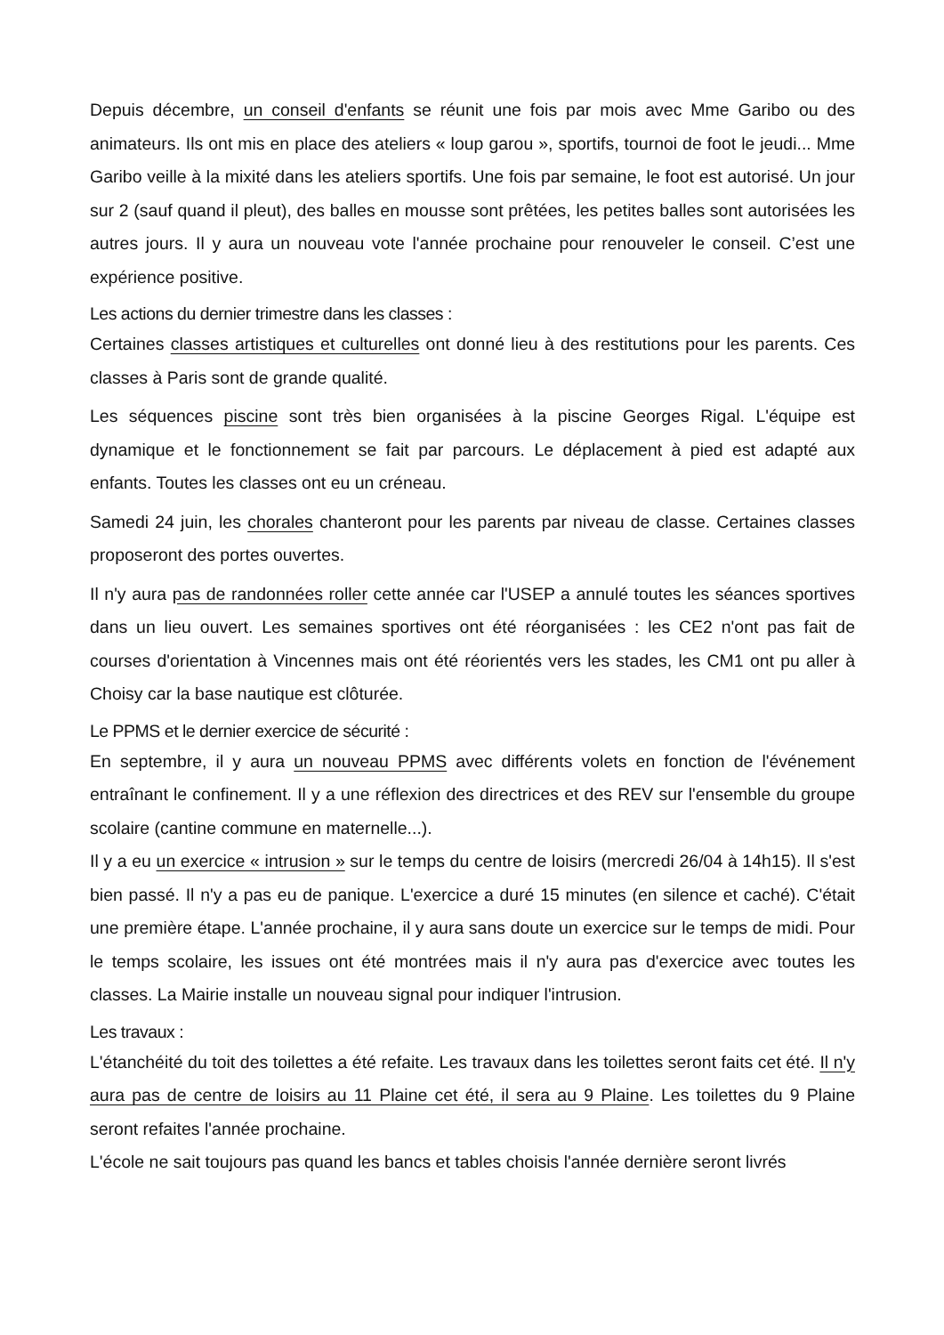Depuis décembre, un conseil d'enfants se réunit une fois par mois avec Mme Garibo ou des animateurs. Ils ont mis en place des ateliers « loup garou », sportifs, tournoi de foot le jeudi... Mme Garibo veille à la mixité dans les ateliers sportifs. Une fois par semaine, le foot est autorisé. Un jour sur 2 (sauf quand il pleut), des balles en mousse sont prêtées, les petites balles sont autorisées les autres jours. Il y aura un nouveau vote l'année prochaine pour renouveler le conseil. C’est une expérience positive.
Les actions du dernier trimestre dans les classes :
Certaines classes artistiques et culturelles ont donné lieu à des restitutions pour les parents. Ces classes à Paris sont de grande qualité.
Les séquences piscine sont très bien organisées à la piscine Georges Rigal. L'équipe est dynamique et le fonctionnement se fait par parcours. Le déplacement à pied est adapté aux enfants. Toutes les classes ont eu un créneau.
Samedi 24 juin, les chorales chanteront pour les parents par niveau de classe. Certaines classes proposeront des portes ouvertes.
Il n'y aura pas de randonnées roller cette année car l'USEP a annulé toutes les séances sportives dans un lieu ouvert. Les semaines sportives ont été réorganisées : les CE2 n'ont pas fait de courses d'orientation à Vincennes mais ont été réorientés vers les stades, les CM1 ont pu aller à Choisy car la base nautique est clôturée.
Le PPMS et le dernier exercice de sécurité :
En septembre, il y aura un nouveau PPMS avec différents volets en fonction de l'événement entraînant le confinement. Il y a une réflexion des directrices et des REV sur l'ensemble du groupe scolaire (cantine commune en maternelle...).
Il y a eu un exercice « intrusion » sur le temps du centre de loisirs (mercredi 26/04 à 14h15). Il s'est bien passé. Il n'y a pas eu de panique. L'exercice a duré 15 minutes (en silence et caché). C'était une première étape. L'année prochaine, il y aura sans doute un exercice sur le temps de midi. Pour le temps scolaire, les issues ont été montrées mais il n'y aura pas d'exercice avec toutes les classes. La Mairie installe un nouveau signal pour indiquer l'intrusion.
Les travaux :
L'étanchéité du toit des toilettes a été refaite. Les travaux dans les toilettes seront faits cet été. Il n'y aura pas de centre de loisirs au 11 Plaine cet été, il sera au 9 Plaine. Les toilettes du 9 Plaine seront refaites l'année prochaine.
L'école ne sait toujours pas quand les bancs et tables choisis l'année dernière seront livrés